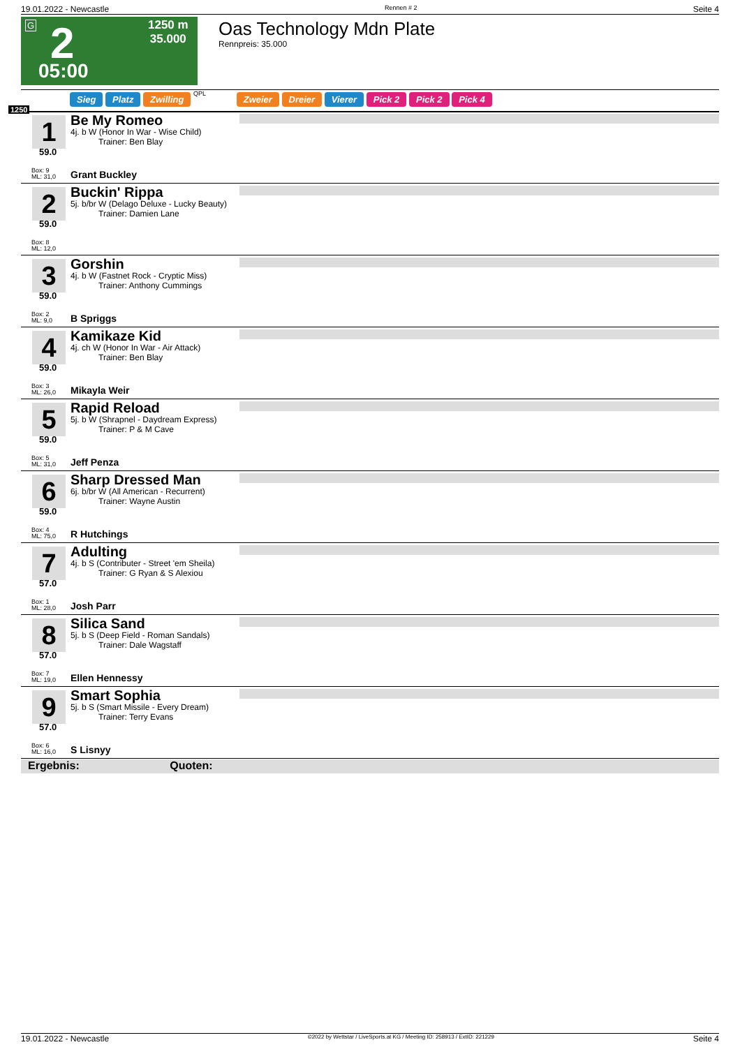19.01.2022 - Newcastle Rennen # 2 Seite 4
G 2 1250 m
35.000
05:00
Oas Technology Mdn Plate
Rennpreis: 35.000
1250
Sieg Platz Zwilling QPL Zweier Dreier Vierer Pick 2 Pick 2 Pick 4
1
59.0
Box: 9
ML: 31,0
Be My Romeo
4j. b W (Honor In War - Wise Child)
Trainer: Ben Blay
Grant Buckley
2
59.0
Box: 8
ML: 12,0
Buckin' Rippa
5j. b/br W (Delago Deluxe - Lucky Beauty)
Trainer: Damien Lane
3
59.0
Box: 2
ML: 9,0
Gorshin
4j. b W (Fastnet Rock - Cryptic Miss)
Trainer: Anthony Cummings
B Spriggs
4
59.0
Box: 3
ML: 26,0
Kamikaze Kid
4j. ch W (Honor In War - Air Attack)
Trainer: Ben Blay
Mikayla Weir
5
59.0
Box: 5
ML: 31,0
Rapid Reload
5j. b W (Shrapnel - Daydream Express)
Trainer: P & M Cave
Jeff Penza
6
59.0
Box: 4
ML: 75,0
Sharp Dressed Man
6j. b/br W (All American - Recurrent)
Trainer: Wayne Austin
R Hutchings
7
57.0
Box: 1
ML: 28,0
Adulting
4j. b S (Contributer - Street 'em Sheila)
Trainer: G Ryan & S Alexiou
Josh Parr
8
57.0
Box: 7
ML: 19,0
Silica Sand
5j. b S (Deep Field - Roman Sandals)
Trainer: Dale Wagstaff
Ellen Hennessy
9
57.0
Box: 6
ML: 16,0
Smart Sophia
5j. b S (Smart Missile - Every Dream)
Trainer: Terry Evans
S Lisnyy
Ergebnis: Quoten:
19.01.2022 - Newcastle ©2022 by Wettstar / LiveSports.at KG / Meeting ID: 258913 / ExtID: 221229 Seite 4